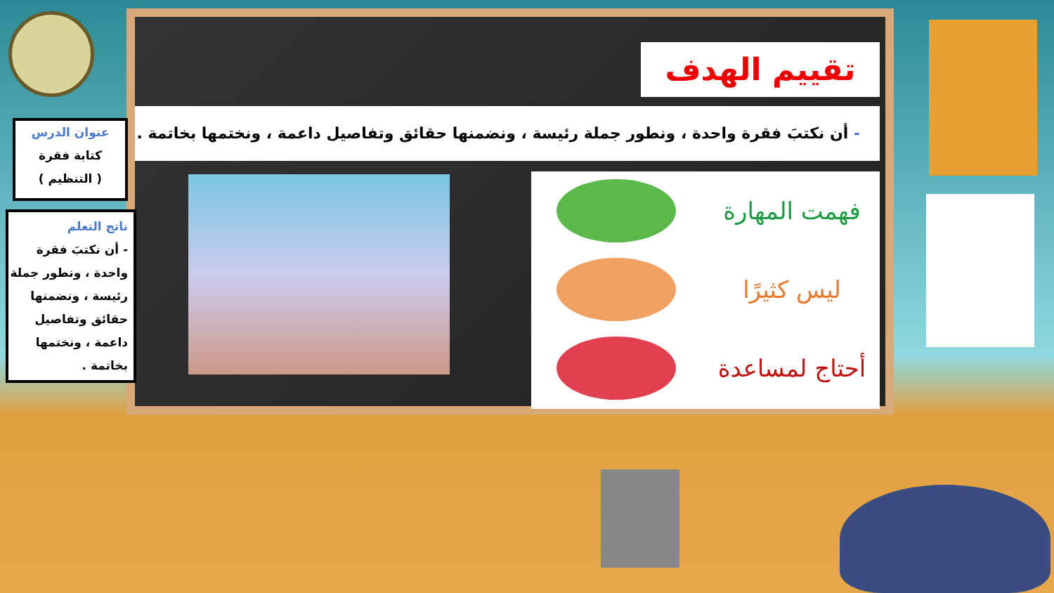تقييم الهدف
- أن نكتبَ فقرة واحدة ، ونطور جملة رئيسة ، ونضمنها حقائق وتفاصيل داعمة ، ونختمها بخاتمة .
فهمت المهارة
ليس كثيرًا
أحتاج لمساعدة
عنوان الدرس
كتابة فقرة
( التنظيم )
ناتج التعلم
- أن نكتبَ فقرة
واحدة ، ونطور جملة
رئيسة ، ونضمنها
حقائق وتفاصيل
داعمة ، ونختمها
بخاتمة .